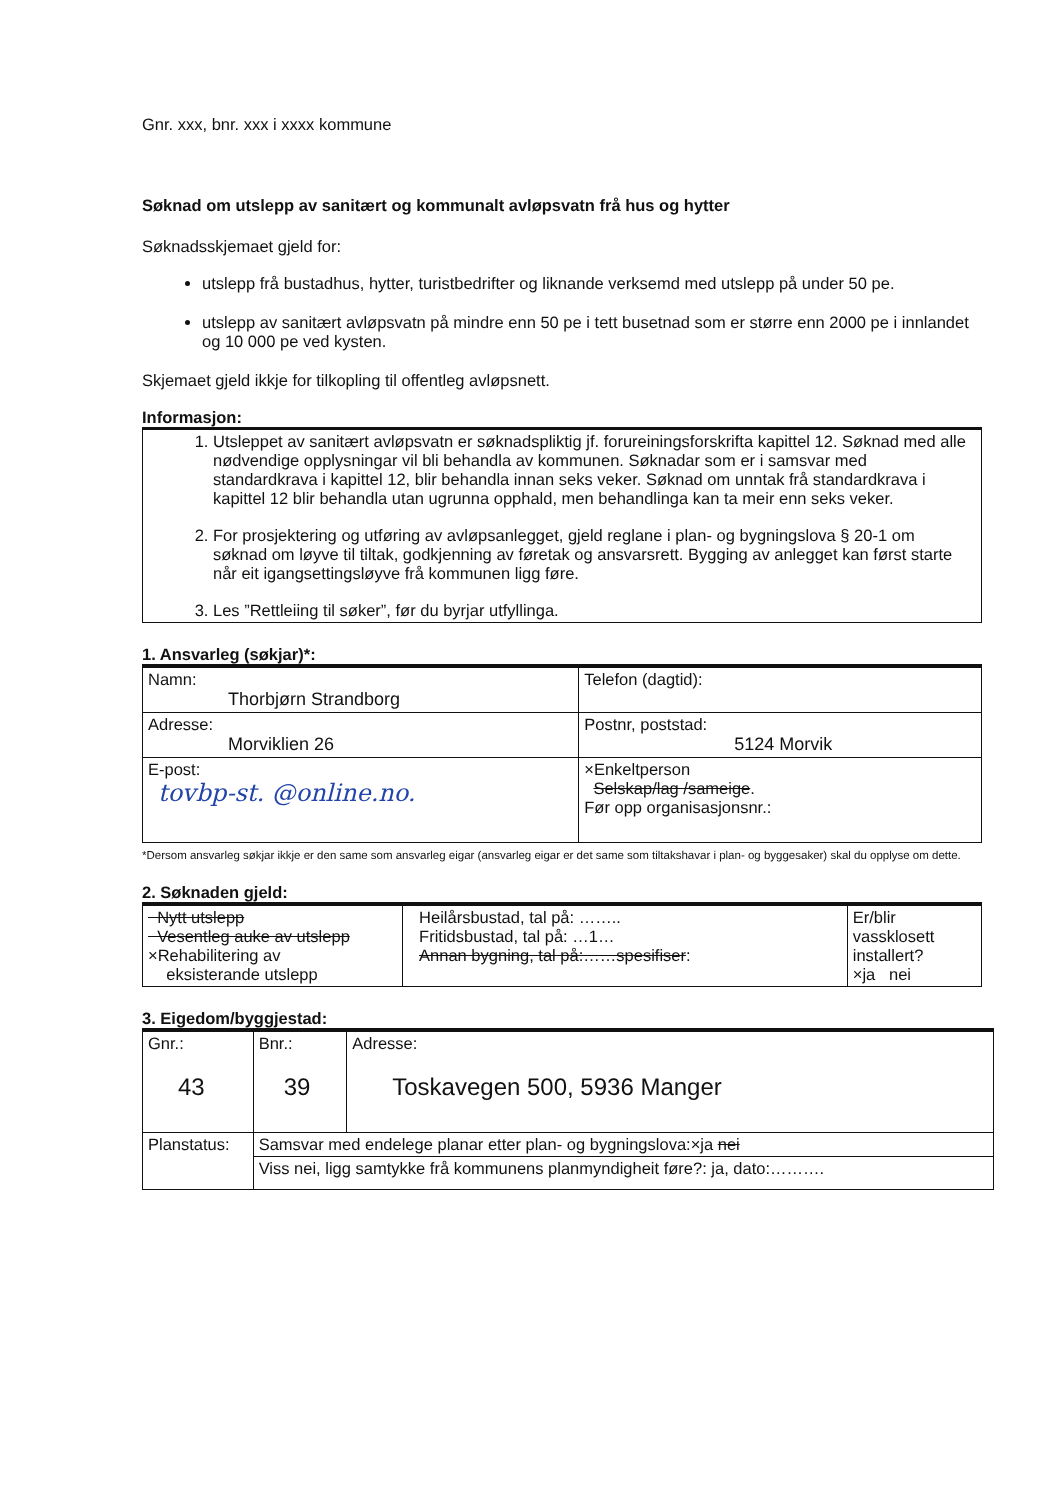Gnr. xxx, bnr. xxx i xxxx kommune
Søknad om utslepp av sanitært og kommunalt avløpsvatn frå hus og hytter
Søknadsskjemaet gjeld for:
utslepp frå bustadhus, hytter, turistbedrifter og liknande verksemd med utslepp på under 50 pe.
utslepp av sanitært avløpsvatn på mindre enn 50 pe i tett busetnad som er større enn 2000 pe i innlandet og 10 000 pe ved kysten.
Skjemaet gjeld ikkje for tilkopling til offentleg avløpsnett.
Informasjon:
1. Utsleppet av sanitært avløpsvatn er søknadspliktig jf. forureiningsforskrifta kapittel 12. Søknad med alle nødvendige opplysningar vil bli behandla av kommunen. Søknadar som er i samsvar med standardkrava i kapittel 12, blir behandla innan seks veker. Søknad om unntak frå standardkrava i kapittel 12 blir behandla utan ugrunna opphald, men behandlinga kan ta meir enn seks veker.
2. For prosjektering og utføring av avløpsanlegget, gjeld reglane i plan- og bygningslova § 20-1 om søknad om løyve til tiltak, godkjenning av føretak og ansvarsrett. Bygging av anlegget kan først starte når eit igangsettingsløyve frå kommunen ligg føre.
3. Les ”Rettleiing til søker”, før du byrjar utfyllinga.
1. Ansvarleg (søkjar)*:
| Namn: Thorbjørn Strandborg | Telefon (dagtid): |
| Adresse: Morviklien 26 | Postnr, poststad: 5124 Morvik |
| E-post: tovbp-st. @online.no. | ×Enkeltperson Selskap/lag /sameige . Før opp organisasjonsnr.: |
*Dersom ansvarleg søkjar ikkje er den same som ansvarleg eigar (ansvarleg eigar er det same som tiltakshavar i plan- og byggesaker) skal du opplyse om dette.
2. Søknaden gjeld:
| Nytt utslepp Vesentleg auke av utslepp ×Rehabilitering av eksisterande utslepp | Heilårsbustad, tal på: …….. Fritidsbustad, tal på: …1… Annan bygning, tal på:……spesifiser : | Er/blir vassklosett installert? ×ja nei |
3. Eigedom/byggjestad:
| Gnr.: 43 | Bnr.: 39 | Adresse: Toskavegen 500, 5936 Manger |
| Planstatus: | Samsvar med endelege planar etter plan- og bygningslova:×ja nei | |
| | Viss nei, ligg samtykke frå kommunens planmyndigheit føre?: ja, dato:………. | |